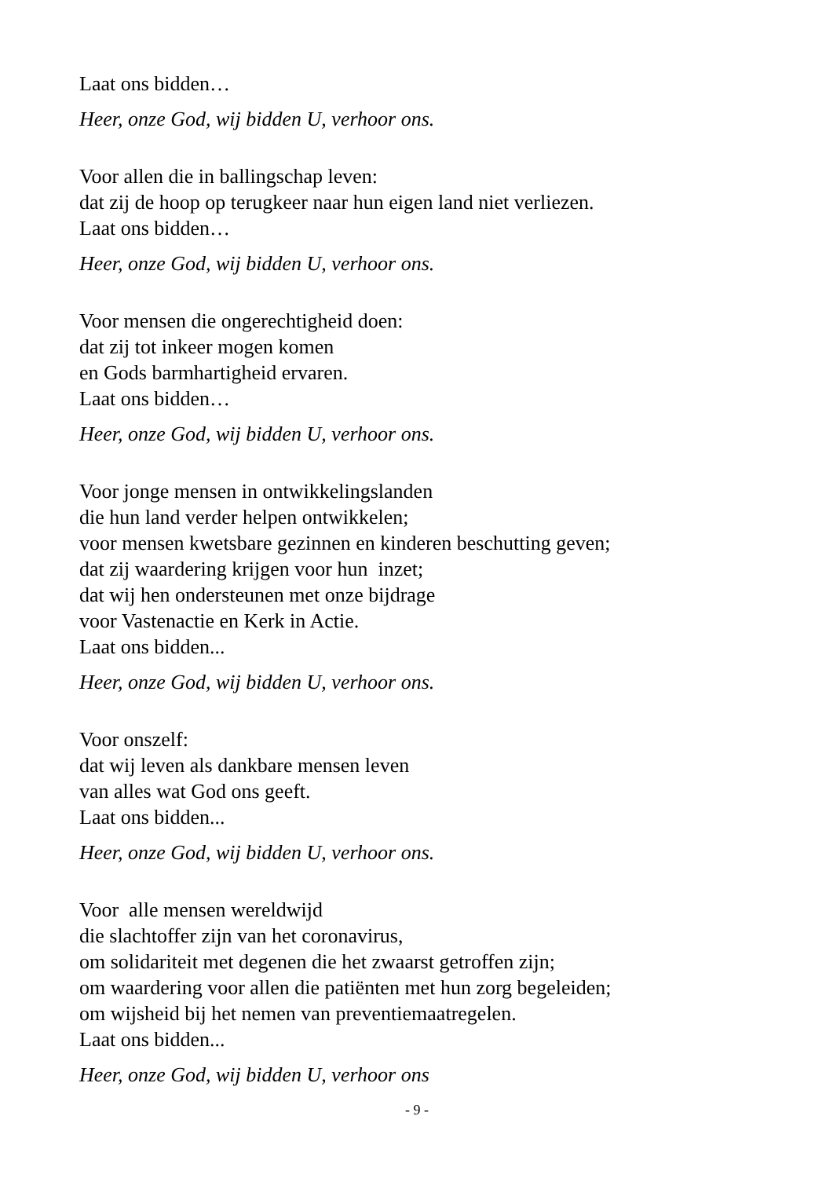Laat ons bidden…
Heer, onze God, wij bidden U, verhoor ons.
Voor allen die in ballingschap leven:
dat zij de hoop op terugkeer naar hun eigen land niet verliezen.
Laat ons bidden…
Heer, onze God, wij bidden U, verhoor ons.
Voor mensen die ongerechtigheid doen:
dat zij tot inkeer mogen komen
en Gods barmhartigheid ervaren.
Laat ons bidden…
Heer, onze God, wij bidden U, verhoor ons.
Voor jonge mensen in ontwikkelingslanden
die hun land verder helpen ontwikkelen;
voor mensen kwetsbare gezinnen en kinderen beschutting geven;
dat zij waardering krijgen voor hun inzet;
dat wij hen ondersteunen met onze bijdrage
voor Vastenactie en Kerk in Actie.
Laat ons bidden...
Heer, onze God, wij bidden U, verhoor ons.
Voor onszelf:
dat wij leven als dankbare mensen leven
van alles wat God ons geeft.
Laat ons bidden...
Heer, onze God, wij bidden U, verhoor ons.
Voor alle mensen wereldwijd
die slachtoffer zijn van het coronavirus,
om solidariteit met degenen die het zwaarst getroffen zijn;
om waardering voor allen die patiënten met hun zorg begeleiden;
om wijsheid bij het nemen van preventiemaatregelen.
Laat ons bidden...
Heer, onze God, wij bidden U, verhoor ons
- 9 -